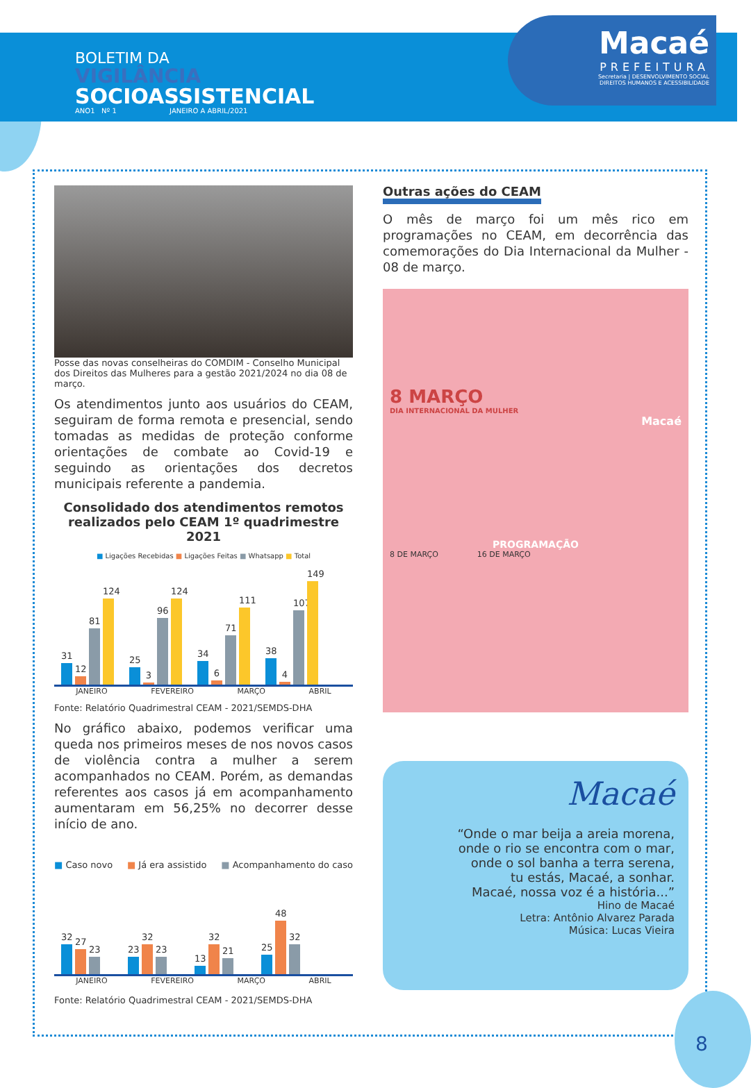BOLETIM DA
VIGILÂNCIA
SOCIOASSISTENCIAL
ANO1 Nº 1 JANEIRO A ABRIL/2021
Macaé
PREFEITURA
Secretaria | DESENVOLVIMENTO SOCIAL
DIREITOS HUMANOS E ACESSIBILIDADE
Posse das novas conselheiras do COMDIM - Conselho Municipal dos Direitos das Mulheres para a gestão 2021/2024 no dia 08 de março.
Os atendimentos junto aos usuários do CEAM, seguiram de forma remota e presencial, sendo tomadas as medidas de proteção conforme orientações de combate ao Covid-19 e seguindo as orientações dos decretos municipais referente a pandemia.
Consolidado dos atendimentos remotos realizados pelo CEAM 1º quadrimestre 2021
■ Ligações Recebidas ■ Ligações Feitas ■ Whatsapp ■ Total
31
12
81
124
25
3
96
124
34
6
71
111
38
4
107
149
JANEIRO FEVEREIRO MARÇO ABRIL
Fonte: Relatório Quadrimestral CEAM - 2021/SEMDS-DHA
No gráfico abaixo, podemos verificar uma queda nos primeiros meses de nos novos casos de violência contra a mulher a serem acompanhados no CEAM. Porém, as demandas referentes aos casos já em acompanhamento aumentaram em 56,25% no decorrer desse início de ano.
■ Caso novo ■ Já era assistido ■ Acompanhamento do caso
32
27
23
23
32
23
13
32
21
25
48
32
JANEIRO FEVEREIRO MARÇO ABRIL
Fonte: Relatório Quadrimestral CEAM - 2021/SEMDS-DHA
Outras ações do CEAM
O mês de março foi um mês rico em programações no CEAM, em decorrência das comemorações do Dia Internacional da Mulher - 08 de março.
8 MARÇO
DIA INTERNACIONAL DA MULHER
Macaé
PROGRAMAÇÃO
8 DE MARÇO 16 DE MARÇO
Macaé
“Onde o mar beija a areia morena,
onde o rio se encontra com o mar,
onde o sol banha a terra serena,
tu estás, Macaé, a sonhar.
Macaé, nossa voz é a história...”
Hino de Macaé
Letra: Antônio Alvarez Parada
Música: Lucas Vieira
8